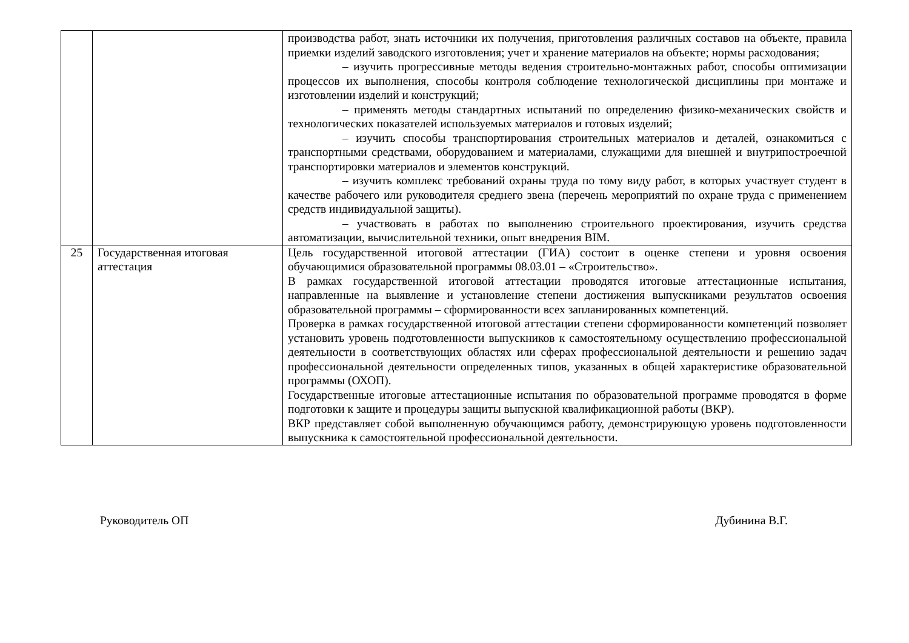| | | производства работ, знать источники их получения, приготовления различных составов на объекте, правила приемки изделий заводского изготовления; учет и хранение материалов на объекте; нормы расходования; – изучить прогрессивные методы ведения строительно-монтажных работ, способы оптимизации процессов их выполнения, способы контроля соблюдение технологической дисциплины при монтаже и изготовлении изделий и конструкций; – применять методы стандартных испытаний по определению физико-механических свойств и технологических показателей используемых материалов и готовых изделий; – изучить способы транспортирования строительных материалов и деталей, ознакомиться с транспортными средствами, оборудованием и материалами, служащими для внешней и внутрипостроечной транспортировки материалов и элементов конструкций. – изучить комплекс требований охраны труда по тому виду работ, в которых участвует студент в качестве рабочего или руководителя среднего звена (перечень мероприятий по охране труда с применением средств индивидуальной защиты). – участвовать в работах по выполнению строительного проектирования, изучить средства автоматизации, вычислительной техники, опыт внедрения BIM. |
| 25 | Государственная итоговая аттестация | Цель государственной итоговой аттестации (ГИА) состоит в оценке степени и уровня освоения обучающимися образовательной программы 08.03.01 – «Строительство». В рамках государственной итоговой аттестации проводятся итоговые аттестационные испытания, направленные на выявление и установление степени достижения выпускниками результатов освоения образовательной программы – сформированности всех запланированных компетенций. Проверка в рамках государственной итоговой аттестации степени сформированности компетенций позволяет установить уровень подготовленности выпускников к самостоятельному осуществлению профессиональной деятельности в соответствующих областях или сферах профессиональной деятельности и решению задач профессиональной деятельности определенных типов, указанных в общей характеристике образовательной программы (ОХОП). Государственные итоговые аттестационные испытания по образовательной программе проводятся в форме подготовки к защите и процедуры защиты выпускной квалификационной работы (ВКР). ВКР представляет собой выполненную обучающимся работу, демонстрирующую уровень подготовленности выпускника к самостоятельной профессиональной деятельности. |
Руководитель ОП Дубинина В.Г.